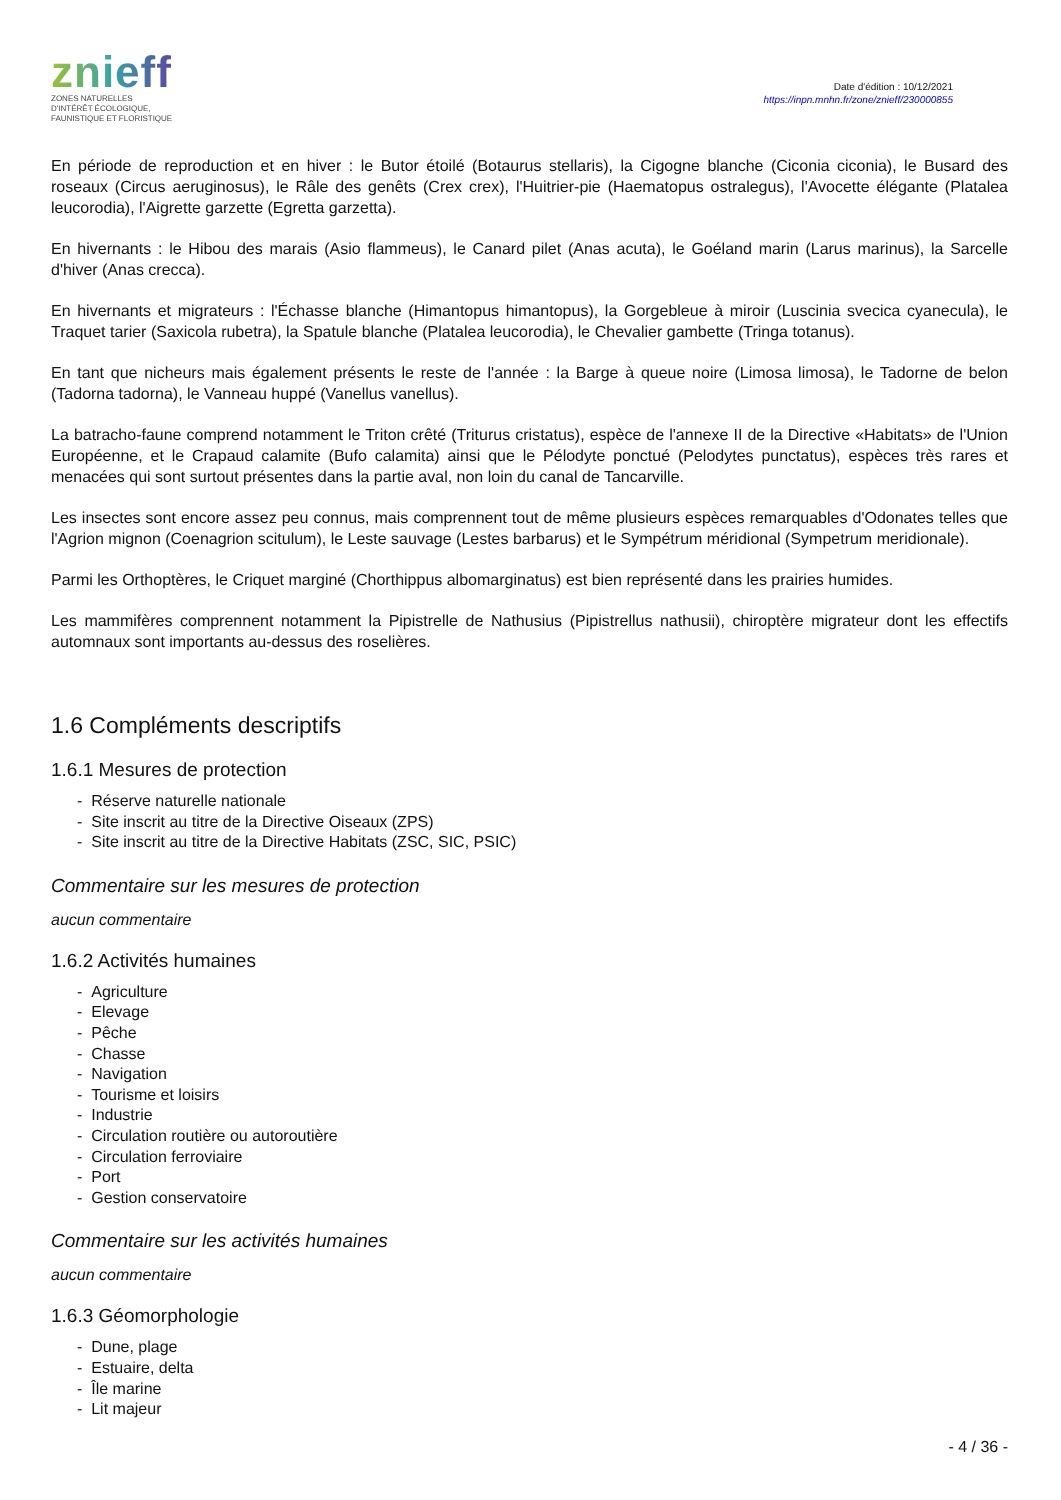znieff
ZONES NATURELLES
D'INTÉRÊT ÉCOLOGIQUE,
FAUNISTIQUE ET FLORISTIQUE
Date d'édition : 10/12/2021
https://inpn.mnhn.fr/zone/znieff/230000855
En période de reproduction et en hiver : le Butor étoilé (Botaurus stellaris), la Cigogne blanche (Ciconia ciconia), le Busard des roseaux (Circus aeruginosus), le Râle des genêts (Crex crex), l'Huitrier-pie (Haematopus ostralegus), l'Avocette élégante (Platalea leucorodia), l'Aigrette garzette (Egretta garzetta).
En hivernants : le Hibou des marais (Asio flammeus), le Canard pilet (Anas acuta), le Goéland marin (Larus marinus), la Sarcelle d'hiver (Anas crecca).
En hivernants et migrateurs : l'Échasse blanche (Himantopus himantopus), la Gorgebleue à miroir (Luscinia svecica cyanecula), le Traquet tarier (Saxicola rubetra), la Spatule blanche (Platalea leucorodia), le Chevalier gambette (Tringa totanus).
En tant que nicheurs mais également présents le reste de l'année : la Barge à queue noire (Limosa limosa), le Tadorne de belon (Tadorna tadorna), le Vanneau huppé (Vanellus vanellus).
La batracho-faune comprend notamment le Triton crêté (Triturus cristatus), espèce de l'annexe II de la Directive «Habitats» de l'Union Européenne, et le Crapaud calamite (Bufo calamita) ainsi que le Pélodyte ponctué (Pelodytes punctatus), espèces très rares et menacées qui sont surtout présentes dans la partie aval, non loin du canal de Tancarville.
Les insectes sont encore assez peu connus, mais comprennent tout de même plusieurs espèces remarquables d'Odonates telles que l'Agrion mignon (Coenagrion scitulum), le Leste sauvage (Lestes barbarus) et le Sympétrum méridional (Sympetrum meridionale).
Parmi les Orthoptères, le Criquet marginé (Chorthippus albomarginatus) est bien représenté dans les prairies humides.
Les mammifères comprennent notamment la Pipistrelle de Nathusius (Pipistrellus nathusii), chiroptère migrateur dont les effectifs automnaux sont importants au-dessus des roselières.
1.6 Compléments descriptifs
1.6.1 Mesures de protection
- Réserve naturelle nationale
- Site inscrit au titre de la Directive Oiseaux (ZPS)
- Site inscrit au titre de la Directive Habitats (ZSC, SIC, PSIC)
Commentaire sur les mesures de protection
aucun commentaire
1.6.2 Activités humaines
- Agriculture
- Elevage
- Pêche
- Chasse
- Navigation
- Tourisme et loisirs
- Industrie
- Circulation routière ou autoroutière
- Circulation ferroviaire
- Port
- Gestion conservatoire
Commentaire sur les activités humaines
aucun commentaire
1.6.3 Géomorphologie
- Dune, plage
- Estuaire, delta
- Île marine
- Lit majeur
- 4 / 36 -